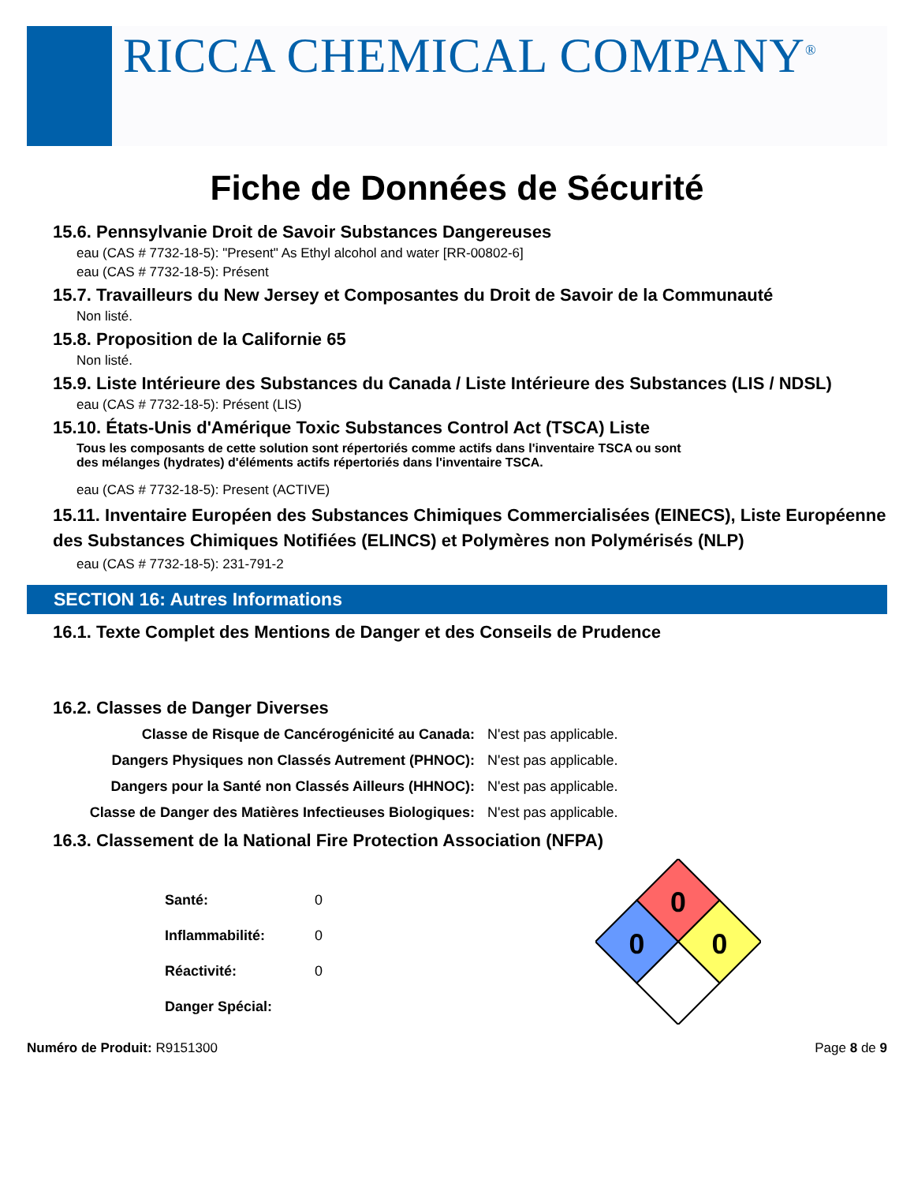RICCA CHEMICAL COMPANY<sup>®</sup>
Fiche de Données de Sécurité
15.6. Pennsylvanie Droit de Savoir Substances Dangereuses
eau (CAS # 7732-18-5): "Present" As Ethyl alcohol and water [RR-00802-6]
eau (CAS # 7732-18-5): Présent
15.7. Travailleurs du New Jersey et Composantes du Droit de Savoir de la Communauté
Non listé.
15.8. Proposition de la Californie 65
Non listé.
15.9. Liste Intérieure des Substances du Canada / Liste Intérieure des Substances (LIS / NDSL)
eau (CAS # 7732-18-5): Présent (LIS)
15.10. États-Unis d'Amérique Toxic Substances Control Act (TSCA) Liste
Tous les composants de cette solution sont répertoriés comme actifs dans l'inventaire TSCA ou sont
des mélanges (hydrates) d'éléments actifs répertoriés dans l'inventaire TSCA.
eau (CAS # 7732-18-5): Present (ACTIVE)
15.11. Inventaire Européen des Substances Chimiques Commercialisées (EINECS), Liste Européenne des Substances Chimiques Notifiées (ELINCS) et Polymères non Polymérisés (NLP)
eau (CAS # 7732-18-5): 231-791-2
SECTION 16: Autres Informations
16.1. Texte Complet des Mentions de Danger et des Conseils de Prudence
16.2. Classes de Danger Diverses
| Classe de Risque de Cancérogénicité au Canada: | N'est pas applicable. |
| Dangers Physiques non Classés Autrement (PHNOC): | N'est pas applicable. |
| Dangers pour la Santé non Classés Ailleurs (HHNOC): | N'est pas applicable. |
| Classe de Danger des Matières Infectieuses Biologiques: | N'est pas applicable. |
16.3. Classement de la National Fire Protection Association (NFPA)
| Santé: | 0 |
| Inflammabilité: | 0 |
| Réactivité: | 0 |
| Danger Spécial: | |
0
0
0
Numéro de Produit: R9151300 Page 8 de 9